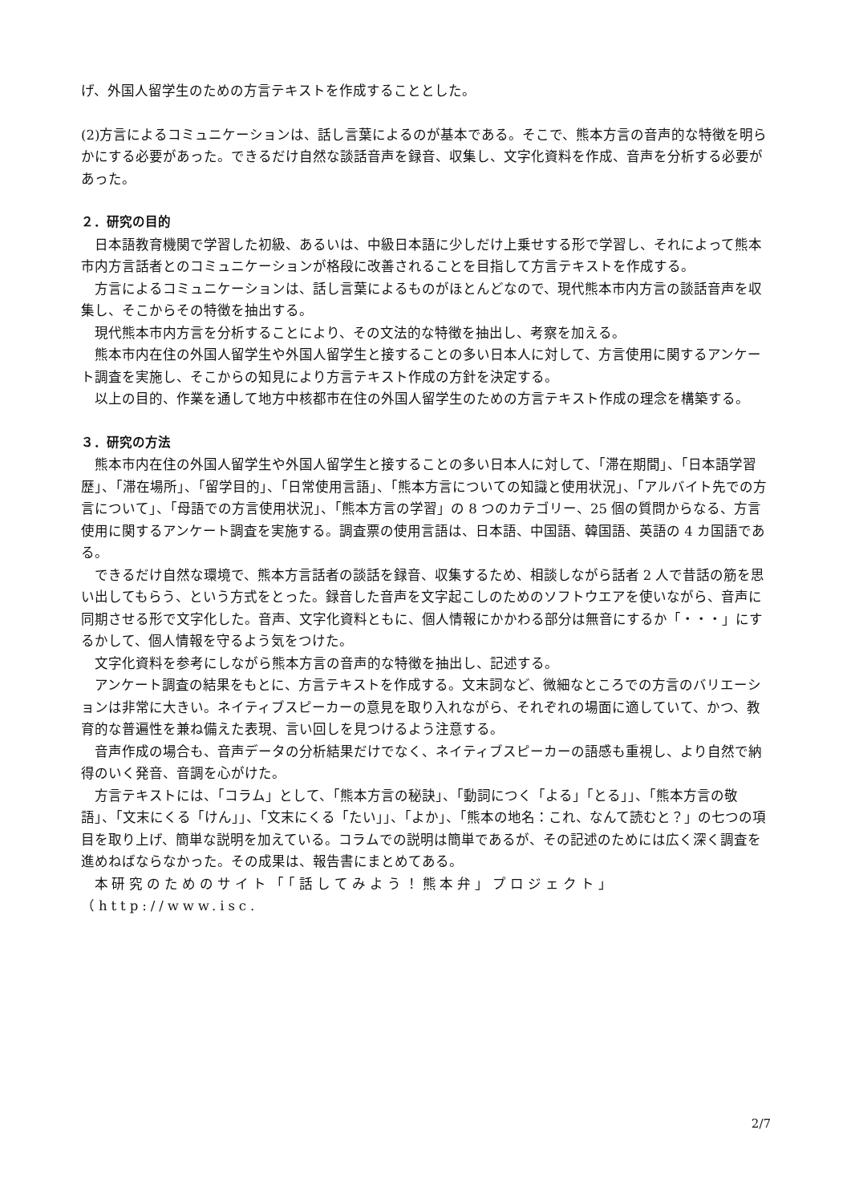げ、外国人留学生のための方言テキストを作成することとした。
(2)方言によるコミュニケーションは、話し言葉によるのが基本である。そこで、熊本方言の音声的な特徴を明らかにする必要があった。できるだけ自然な談話音声を録音、収集し、文字化資料を作成、音声を分析する必要があった。
２．研究の目的
日本語教育機関で学習した初級、あるいは、中級日本語に少しだけ上乗せする形で学習し、それによって熊本市内方言話者とのコミュニケーションが格段に改善されることを目指して方言テキストを作成する。
方言によるコミュニケーションは、話し言葉によるものがほとんどなので、現代熊本市内方言の談話音声を収集し、そこからその特徴を抽出する。
現代熊本市内方言を分析することにより、その文法的な特徴を抽出し、考察を加える。
熊本市内在住の外国人留学生や外国人留学生と接することの多い日本人に対して、方言使用に関するアンケート調査を実施し、そこからの知見により方言テキスト作成の方針を決定する。
以上の目的、作業を通して地方中核都市在住の外国人留学生のための方言テキスト作成の理念を構築する。
３．研究の方法
熊本市内在住の外国人留学生や外国人留学生と接することの多い日本人に対して、「滞在期間」、「日本語学習歴」、「滞在場所」、「留学目的」、「日常使用言語」、「熊本方言についての知識と使用状況」、「アルバイト先での方言について」、「母語での方言使用状況」、「熊本方言の学習」の 8 つのカテゴリー、25 個の質問からなる、方言使用に関するアンケート調査を実施する。調査票の使用言語は、日本語、中国語、韓国語、英語の 4 カ国語である。
できるだけ自然な環境で、熊本方言話者の談話を録音、収集するため、相談しながら話者 2 人で昔話の筋を思い出してもらう、という方式をとった。録音した音声を文字起こしのためのソフトウエアを使いながら、音声に同期させる形で文字化した。音声、文字化資料ともに、個人情報にかかわる部分は無音にするか「・・・」にするかして、個人情報を守るよう気をつけた。
文字化資料を参考にしながら熊本方言の音声的な特徴を抽出し、記述する。
アンケート調査の結果をもとに、方言テキストを作成する。文末詞など、微細なところでの方言のバリエーションは非常に大きい。ネイティブスピーカーの意見を取り入れながら、それぞれの場面に適していて、かつ、教育的な普遍性を兼ね備えた表現、言い回しを見つけるよう注意する。
音声作成の場合も、音声データの分析結果だけでなく、ネイティブスピーカーの語感も重視し、より自然で納得のいく発音、音調を心がけた。
方言テキストには、「コラム」として、「熊本方言の秘訣」、「動詞につく「よる」「とる」」、「熊本方言の敬語」、「文末にくる「けん」」、「文末にくる「たい」」、「よか」、「熊本の地名：これ、なんて読むと？」の七つの項目を取り上げ、簡単な説明を加えている。コラムでの説明は簡単であるが、その記述のためには広く深く調査を進めねばならなかった。その成果は、報告書にまとめてある。
本研究のためのサイト「「話してみよう！熊本弁」プロジェクト」（http://www.isc.
2/7